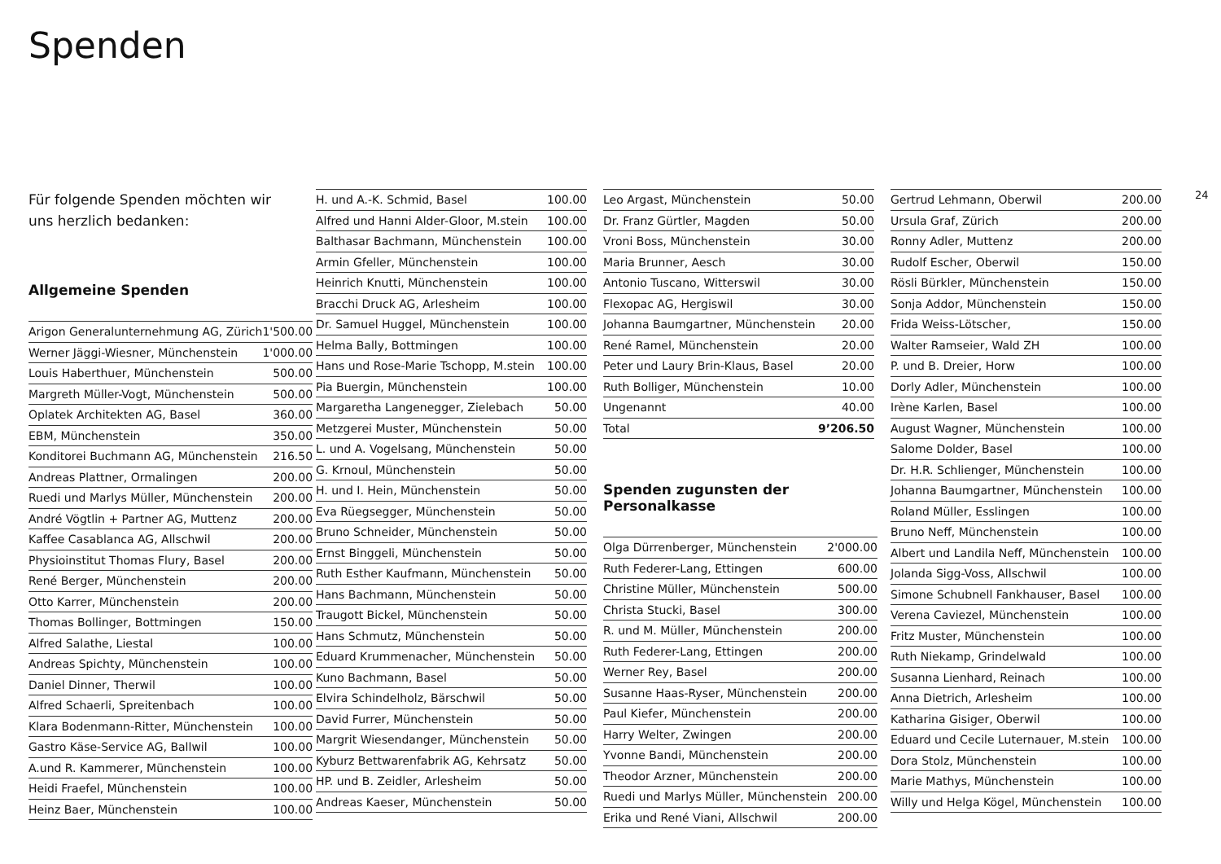Spenden
24
Für folgende Spenden möchten wir uns herzlich bedanken:
Allgemeine Spenden
| Arigon Generalunternehmung AG, Zürich | 1'500.00 |
| Werner Jäggi-Wiesner, Münchenstein | 1'000.00 |
| Louis Haberthuer, Münchenstein | 500.00 |
| Margreth Müller-Vogt, Münchenstein | 500.00 |
| Oplatek Architekten AG, Basel | 360.00 |
| EBM, Münchenstein | 350.00 |
| Konditorei Buchmann AG, Münchenstein | 216.50 |
| Andreas Plattner, Ormalingen | 200.00 |
| Ruedi und Marlys Müller, Münchenstein | 200.00 |
| André Vögtlin + Partner AG, Muttenz | 200.00 |
| Kaffee Casablanca AG, Allschwil | 200.00 |
| Physioinstitut Thomas Flury, Basel | 200.00 |
| René Berger, Münchenstein | 200.00 |
| Otto Karrer, Münchenstein | 200.00 |
| Thomas Bollinger, Bottmingen | 150.00 |
| Alfred Salathe, Liestal | 100.00 |
| Andreas Spichty, Münchenstein | 100.00 |
| Daniel Dinner, Therwil | 100.00 |
| Alfred Schaerli, Spreitenbach | 100.00 |
| Klara Bodenmann-Ritter, Münchenstein | 100.00 |
| Gastro Käse-Service AG, Ballwil | 100.00 |
| A.und R. Kammerer, Münchenstein | 100.00 |
| Heidi Fraefel, Münchenstein | 100.00 |
| Heinz Baer, Münchenstein | 100.00 |
| H. und A.-K. Schmid, Basel | 100.00 |
| Alfred und Hanni Alder-Gloor, M.stein | 100.00 |
| Balthasar Bachmann, Münchenstein | 100.00 |
| Armin Gfeller, Münchenstein | 100.00 |
| Heinrich Knutti, Münchenstein | 100.00 |
| Bracchi Druck AG, Arlesheim | 100.00 |
| Dr. Samuel Huggel, Münchenstein | 100.00 |
| Helma Bally, Bottmingen | 100.00 |
| Hans und Rose-Marie Tschopp, M.stein | 100.00 |
| Pia Buergin, Münchenstein | 100.00 |
| Margaretha Langenegger, Zielebach | 50.00 |
| Metzgerei Muster, Münchenstein | 50.00 |
| L. und A. Vogelsang, Münchenstein | 50.00 |
| G. Krnoul, Münchenstein | 50.00 |
| H. und I. Hein, Münchenstein | 50.00 |
| Eva Rüegsegger, Münchenstein | 50.00 |
| Bruno Schneider, Münchenstein | 50.00 |
| Ernst Binggeli, Münchenstein | 50.00 |
| Ruth Esther Kaufmann, Münchenstein | 50.00 |
| Hans Bachmann, Münchenstein | 50.00 |
| Traugott Bickel, Münchenstein | 50.00 |
| Hans Schmutz, Münchenstein | 50.00 |
| Eduard Krummenacher, Münchenstein | 50.00 |
| Kuno Bachmann, Basel | 50.00 |
| Elvira Schindelholz, Bärschwil | 50.00 |
| David Furrer, Münchenstein | 50.00 |
| Margrit Wiesendanger, Münchenstein | 50.00 |
| Kyburz Bettwarenfabrik AG, Kehrsatz | 50.00 |
| HP. und B. Zeidler, Arlesheim | 50.00 |
| Andreas Kaeser, Münchenstein | 50.00 |
| Leo Argast, Münchenstein | 50.00 |
| Dr. Franz Gürtler, Magden | 50.00 |
| Vroni Boss, Münchenstein | 30.00 |
| Maria Brunner, Aesch | 30.00 |
| Antonio Tuscano, Witterswil | 30.00 |
| Flexopac AG, Hergiswil | 30.00 |
| Johanna Baumgartner, Münchenstein | 20.00 |
| René Ramel, Münchenstein | 20.00 |
| Peter und Laury Brin-Klaus, Basel | 20.00 |
| Ruth Bolliger, Münchenstein | 10.00 |
| Ungenannt | 40.00 |
| Total | 9’206.50 |
Spenden zugunsten der Personalkasse
| Olga Dürrenberger, Münchenstein | 2'000.00 |
| Ruth Federer-Lang, Ettingen | 600.00 |
| Christine Müller, Münchenstein | 500.00 |
| Christa Stucki, Basel | 300.00 |
| R. und M. Müller, Münchenstein | 200.00 |
| Ruth Federer-Lang, Ettingen | 200.00 |
| Werner Rey, Basel | 200.00 |
| Susanne Haas-Ryser, Münchenstein | 200.00 |
| Paul Kiefer, Münchenstein | 200.00 |
| Harry Welter, Zwingen | 200.00 |
| Yvonne Bandi, Münchenstein | 200.00 |
| Theodor Arzner, Münchenstein | 200.00 |
| Ruedi und Marlys Müller, Münchenstein | 200.00 |
| Erika und René Viani, Allschwil | 200.00 |
| Gertrud Lehmann, Oberwil | 200.00 |
| Ursula Graf, Zürich | 200.00 |
| Ronny Adler, Muttenz | 200.00 |
| Rudolf Escher, Oberwil | 150.00 |
| Rösli Bürkler, Münchenstein | 150.00 |
| Sonja Addor, Münchenstein | 150.00 |
| Frida Weiss-Lötscher, | 150.00 |
| Walter Ramseier, Wald ZH | 100.00 |
| P. und B. Dreier, Horw | 100.00 |
| Dorly Adler, Münchenstein | 100.00 |
| Irène Karlen, Basel | 100.00 |
| August Wagner, Münchenstein | 100.00 |
| Salome Dolder, Basel | 100.00 |
| Dr. H.R. Schlienger, Münchenstein | 100.00 |
| Johanna Baumgartner, Münchenstein | 100.00 |
| Roland Müller, Esslingen | 100.00 |
| Bruno Neff, Münchenstein | 100.00 |
| Albert und Landila Neff, Münchenstein | 100.00 |
| Jolanda Sigg-Voss, Allschwil | 100.00 |
| Simone Schubnell Fankhauser, Basel | 100.00 |
| Verena Caviezel, Münchenstein | 100.00 |
| Fritz Muster, Münchenstein | 100.00 |
| Ruth Niekamp, Grindelwald | 100.00 |
| Susanna Lienhard, Reinach | 100.00 |
| Anna Dietrich, Arlesheim | 100.00 |
| Katharina Gisiger, Oberwil | 100.00 |
| Eduard und Cecile Luternauer, M.stein | 100.00 |
| Dora Stolz, Münchenstein | 100.00 |
| Marie Mathys, Münchenstein | 100.00 |
| Willy und Helga Kögel, Münchenstein | 100.00 |